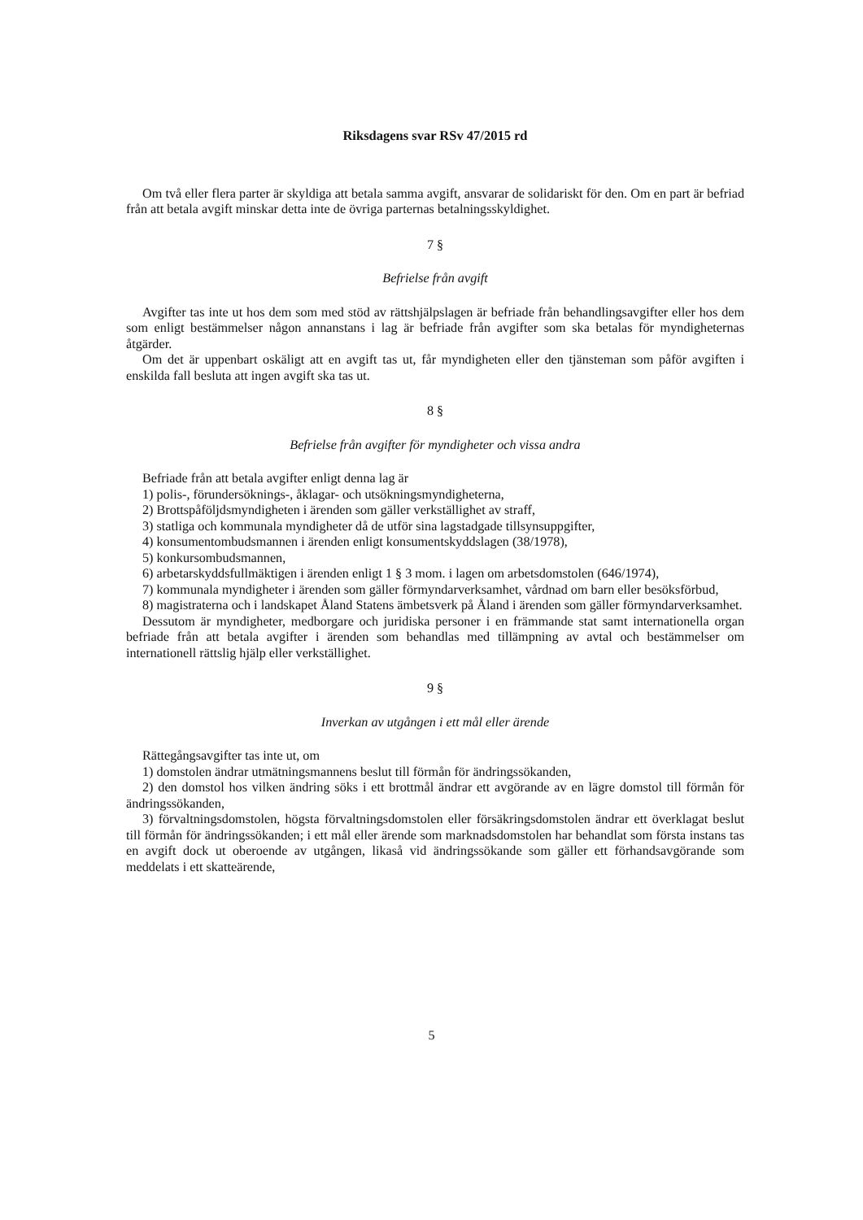Riksdagens svar RSv 47/2015 rd
Om två eller flera parter är skyldiga att betala samma avgift, ansvarar de solidariskt för den. Om en part är befriad från att betala avgift minskar detta inte de övriga parternas betalningsskyldighet.
7 §
Befrielse från avgift
Avgifter tas inte ut hos dem som med stöd av rättshjälpslagen är befriade från behandlingsavgifter eller hos dem som enligt bestämmelser någon annanstans i lag är befriade från avgifter som ska betalas för myndigheternas åtgärder.
Om det är uppenbart oskäligt att en avgift tas ut, får myndigheten eller den tjänsteman som påför avgiften i enskilda fall besluta att ingen avgift ska tas ut.
8 §
Befrielse från avgifter för myndigheter och vissa andra
Befriade från att betala avgifter enligt denna lag är
1) polis-, förundersöknings-, åklagar- och utsökningsmyndigheterna,
2) Brottspåföljdsmyndigheten i ärenden som gäller verkställighet av straff,
3) statliga och kommunala myndigheter då de utför sina lagstadgade tillsynsuppgifter,
4) konsumentombudsmannen i ärenden enligt konsumentskyddslagen (38/1978),
5) konkursombudsmannen,
6) arbetarskyddsfullmäktigen i ärenden enligt 1 § 3 mom. i lagen om arbetsdomstolen (646/1974),
7) kommunala myndigheter i ärenden som gäller förmyndarverksamhet, vårdnad om barn eller besöksförbud,
8) magistraterna och i landskapet Åland Statens ämbetsverk på Åland i ärenden som gäller förmyndarverksamhet.
Dessutom är myndigheter, medborgare och juridiska personer i en främmande stat samt internationella organ befriade från att betala avgifter i ärenden som behandlas med tillämpning av avtal och bestämmelser om internationell rättslig hjälp eller verkställighet.
9 §
Inverkan av utgången i ett mål eller ärende
Rättegångsavgifter tas inte ut, om
1) domstolen ändrar utmätningsmannens beslut till förmån för ändringssökanden,
2) den domstol hos vilken ändring söks i ett brottmål ändrar ett avgörande av en lägre domstol till förmån för ändringssökanden,
3) förvaltningsdomstolen, högsta förvaltningsdomstolen eller försäkringsdomstolen ändrar ett överklagat beslut till förmån för ändringssökanden; i ett mål eller ärende som marknadsdomstolen har behandlat som första instans tas en avgift dock ut oberoende av utgången, likaså vid ändringssökande som gäller ett förhandsavgörande som meddelats i ett skatteärende,
5